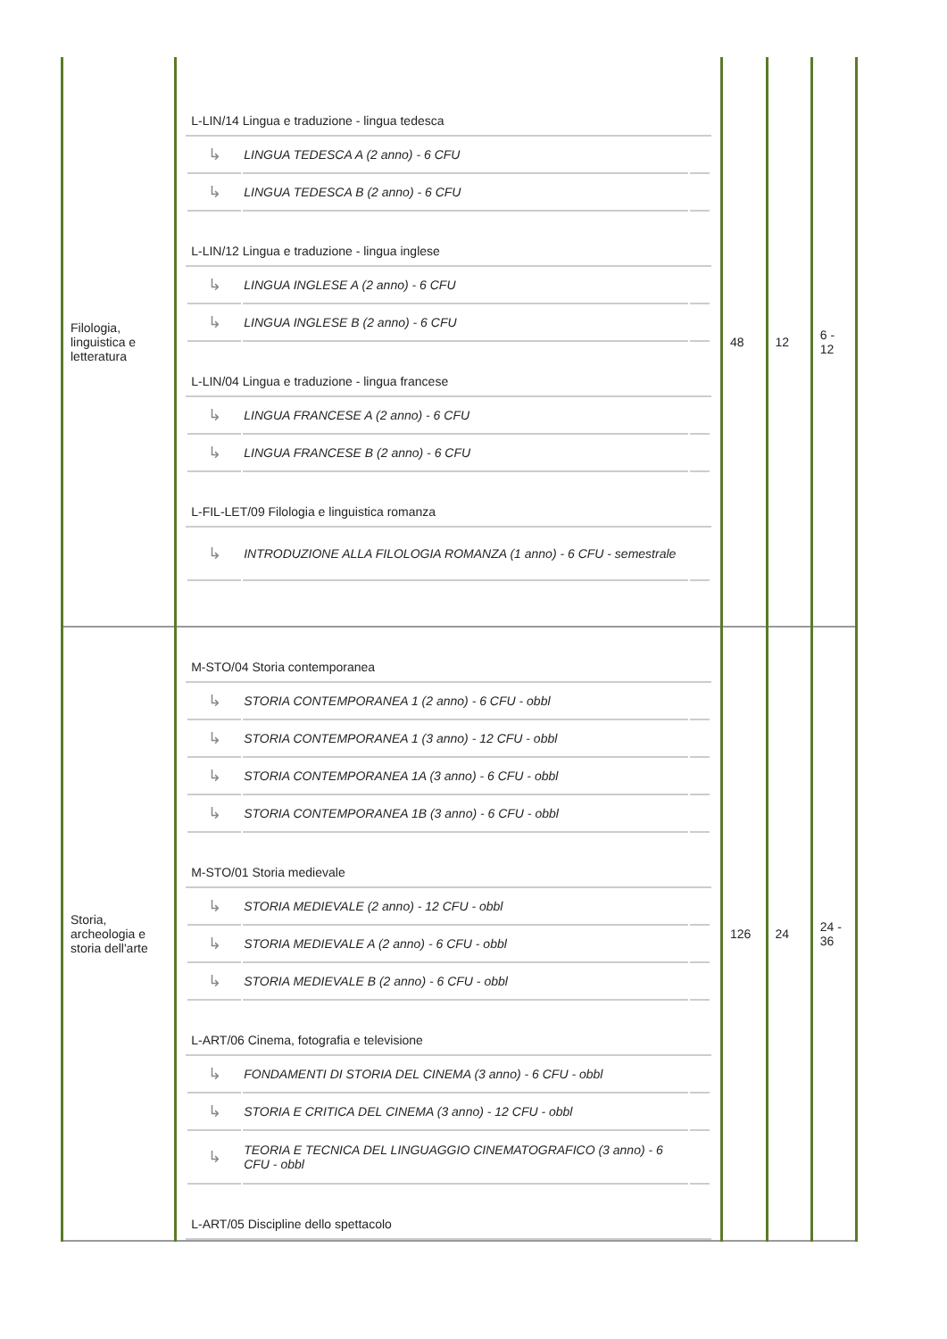| Filologia, linguistica e letteratura | L-LIN/14 Lingua e traduzione - lingua tedesca / ↳ / LINGUA TEDESCA A (2 anno) - 6 CFU / / / ↳ / LINGUA TEDESCA B (2 anno) - 6 CFU / / L-LIN/12 Lingua e traduzione - lingua inglese / ↳ / LINGUA INGLESE A (2 anno) - 6 CFU / / / ↳ / LINGUA INGLESE B (2 anno) - 6 CFU / / L-LIN/04 Lingua e traduzione - lingua francese / ↳ / LINGUA FRANCESE A (2 anno) - 6 CFU / / / ↳ / LINGUA FRANCESE B (2 anno) - 6 CFU / / L-FIL-LET/09 Filologia e linguistica romanza / ↳ / INTRODUZIONE ALLA FILOLOGIA ROMANZA (1 anno) - 6 CFU - semestrale / / | 48 | 12 | 6 - 12 |
| Storia, archeologia e storia dell'arte | M-STO/04 Storia contemporanea / ↳ / STORIA CONTEMPORANEA 1 (2 anno) - 6 CFU - obbl / / / ↳ / STORIA CONTEMPORANEA 1 (3 anno) - 12 CFU - obbl / / / ↳ / STORIA CONTEMPORANEA 1A (3 anno) - 6 CFU - obbl / / / ↳ / STORIA CONTEMPORANEA 1B (3 anno) - 6 CFU - obbl / / M-STO/01 Storia medievale / ↳ / STORIA MEDIEVALE (2 anno) - 12 CFU - obbl / / / ↳ / STORIA MEDIEVALE A (2 anno) - 6 CFU - obbl / / / ↳ / STORIA MEDIEVALE B (2 anno) - 6 CFU - obbl / / L-ART/06 Cinema, fotografia e televisione / ↳ / FONDAMENTI DI STORIA DEL CINEMA (3 anno) - 6 CFU - obbl / / / ↳ / STORIA E CRITICA DEL CINEMA (3 anno) - 12 CFU - obbl / / / ↳ / TEORIA E TECNICA DEL LINGUAGGIO CINEMATOGRAFICO (3 anno) - 6 CFU - obbl / / L-ART/05 Discipline dello spettacolo | 126 | 24 | 24 - 36 |